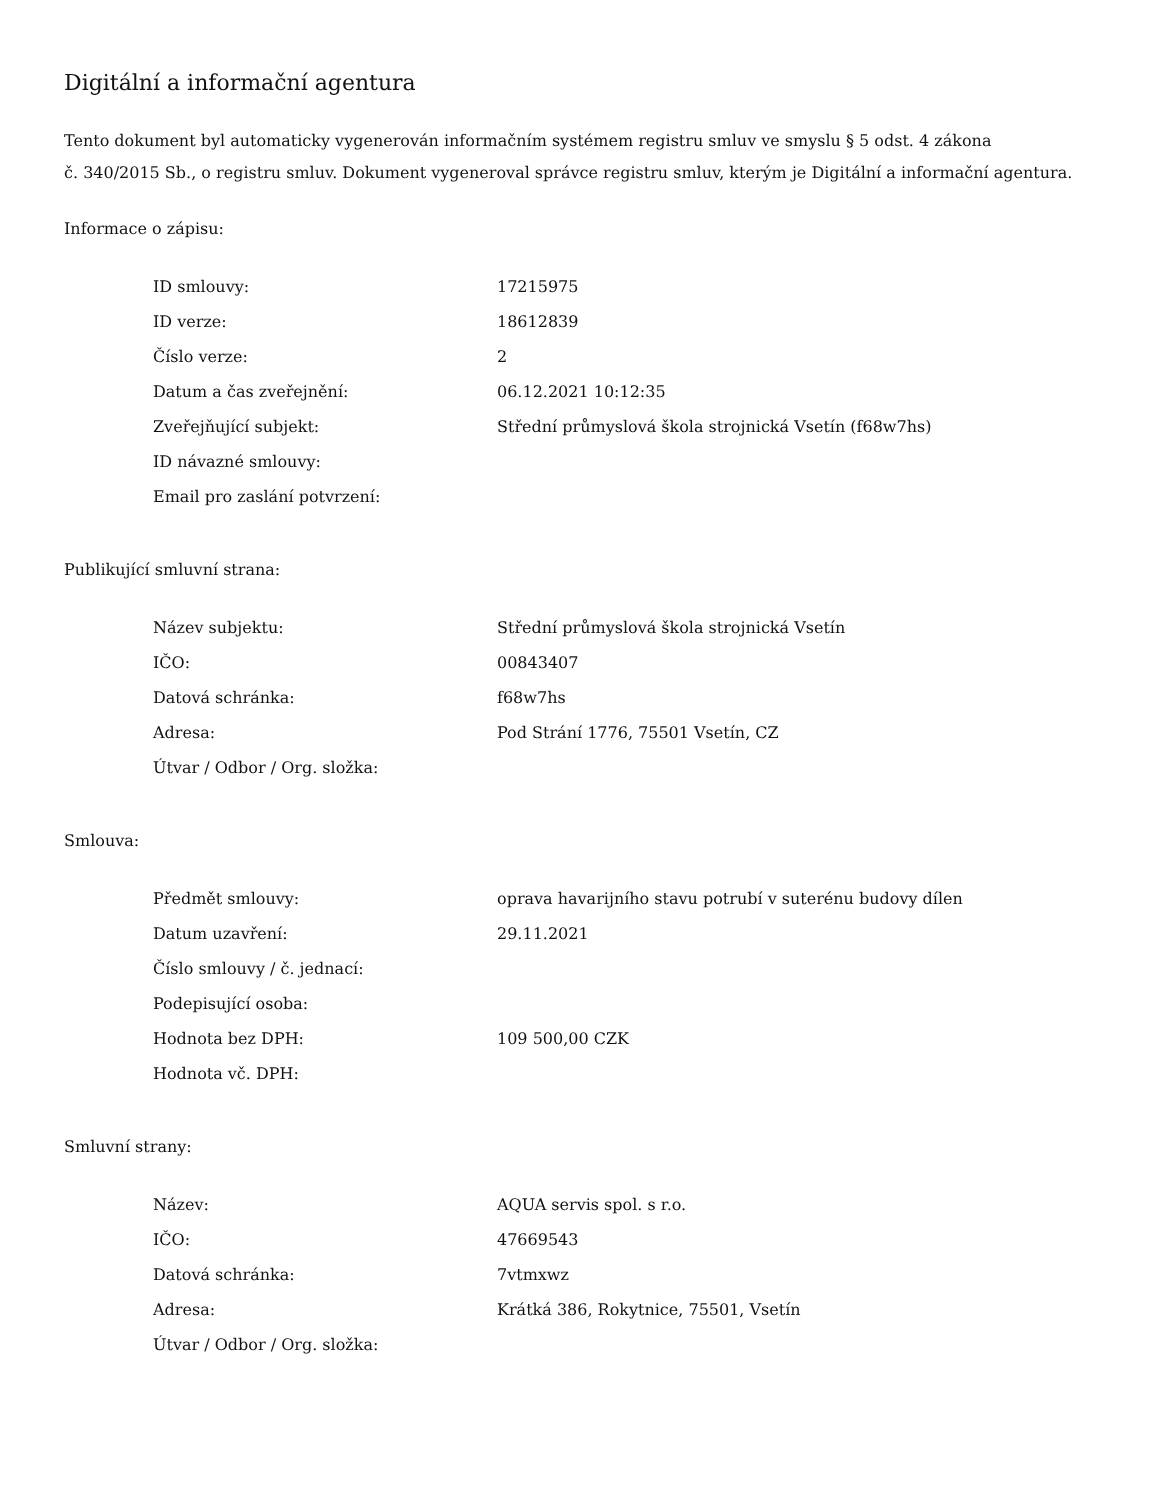Digitální a informační agentura
Tento dokument byl automaticky vygenerován informačním systémem registru smluv ve smyslu § 5 odst. 4 zákona
č. 340/2015 Sb., o registru smluv. Dokument vygeneroval správce registru smluv, kterým je Digitální a informační agentura.
Informace o zápisu:
| ID smlouvy: | 17215975 |
| ID verze: | 18612839 |
| Číslo verze: | 2 |
| Datum a čas zveřejnění: | 06.12.2021 10:12:35 |
| Zveřejňující subjekt: | Střední průmyslová škola strojnická Vsetín (f68w7hs) |
| ID návazné smlouvy: | |
| Email pro zaslání potvrzení: | |
Publikující smluvní strana:
| Název subjektu: | Střední průmyslová škola strojnická Vsetín |
| IČO: | 00843407 |
| Datová schránka: | f68w7hs |
| Adresa: | Pod Strání 1776, 75501 Vsetín, CZ |
| Útvar / Odbor / Org. složka: | |
Smlouva:
| Předmět smlouvy: | oprava havarijního stavu potrubí v suterénu budovy dílen |
| Datum uzavření: | 29.11.2021 |
| Číslo smlouvy / č. jednací: | |
| Podepisující osoba: | |
| Hodnota bez DPH: | 109 500,00 CZK |
| Hodnota vč. DPH: | |
Smluvní strany:
| Název: | AQUA servis spol. s r.o. |
| IČO: | 47669543 |
| Datová schránka: | 7vtmxwz |
| Adresa: | Krátká 386, Rokytnice, 75501, Vsetín |
| Útvar / Odbor / Org. složka: | |